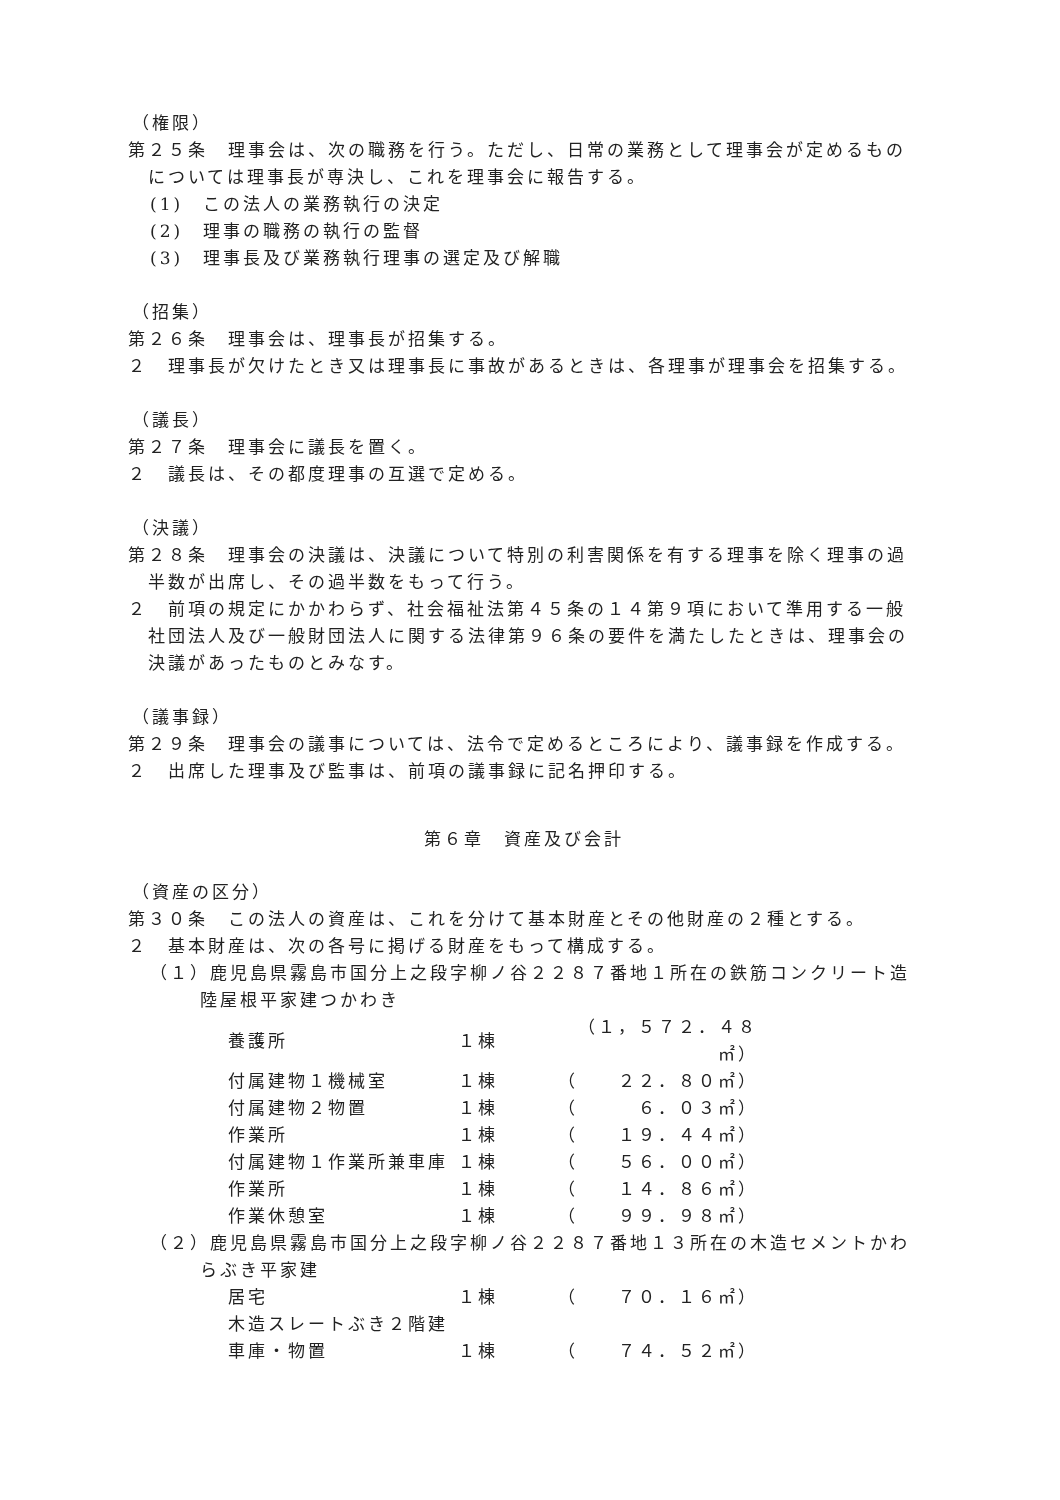（権限）
第２５条　理事会は、次の職務を行う。ただし、日常の業務として理事会が定めるものについては理事長が専決し、これを理事会に報告する。
(1)　この法人の業務執行の決定
(2)　理事の職務の執行の監督
(3)　理事長及び業務執行理事の選定及び解職
（招集）
第２６条　理事会は、理事長が招集する。
２　理事長が欠けたとき又は理事長に事故があるときは、各理事が理事会を招集する。
（議長）
第２７条　理事会に議長を置く。
２　議長は、その都度理事の互選で定める。
（決議）
第２８条　理事会の決議は、決議について特別の利害関係を有する理事を除く理事の過半数が出席し、その過半数をもって行う。
２　前項の規定にかかわらず、社会福祉法第４５条の１４第９項において準用する一般社団法人及び一般財団法人に関する法律第９６条の要件を満たしたときは、理事会の決議があったものとみなす。
（議事録）
第２９条　理事会の議事については、法令で定めるところにより、議事録を作成する。
２　出席した理事及び監事は、前項の議事録に記名押印する。
第６章　資産及び会計
（資産の区分）
第３０条　この法人の資産は、これを分けて基本財産とその他財産の２種とする。
２　基本財産は、次の各号に掲げる財産をもって構成する。
（１）鹿児島県霧島市国分上之段字柳ノ谷２２８７番地１所在の鉄筋コンクリート造陸屋根平家建つかわき
| 養護所 | １棟 | （１，５７２．４８㎡） |
| 付属建物１機械室 | １棟 | （ ２２．８０㎡） |
| 付属建物２物置 | １棟 | （ ６．０３㎡） |
| 作業所 | １棟 | （ １９．４４㎡） |
| 付属建物１作業所兼車庫 | １棟 | （ ５６．００㎡） |
| 作業所 | １棟 | （ １４．８６㎡） |
| 作業休憩室 | １棟 | （ ９９．９８㎡） |
（２）鹿児島県霧島市国分上之段字柳ノ谷２２８７番地１３所在の木造セメントかわらぶき平家建
| 居宅 | １棟 | （ ７０．１６㎡） |
| 木造スレートぶき２階建 | | |
| 車庫・物置 | １棟 | （ ７４．５２㎡） |